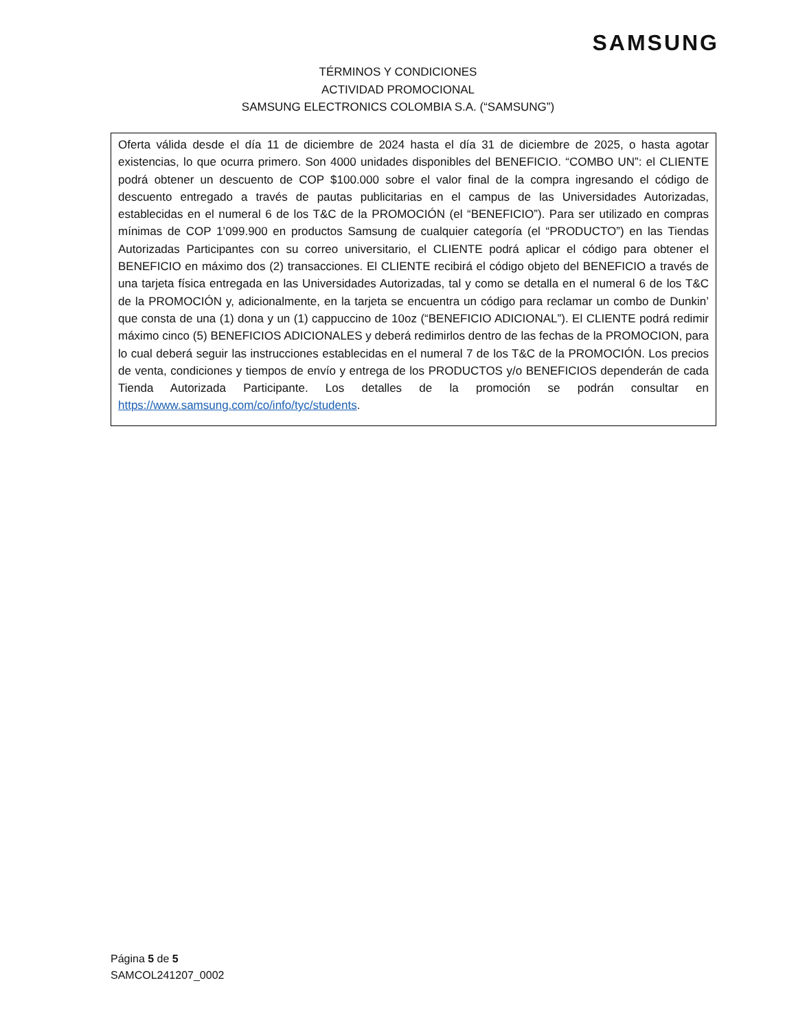SAMSUNG
TÉRMINOS Y CONDICIONES
ACTIVIDAD PROMOCIONAL
SAMSUNG ELECTRONICS COLOMBIA S.A. (“SAMSUNG”)
Oferta válida desde el día 11 de diciembre de 2024 hasta el día 31 de diciembre de 2025, o hasta agotar existencias, lo que ocurra primero. Son 4000 unidades disponibles del BENEFICIO. “COMBO UN”: el CLIENTE podrá obtener un descuento de COP $100.000 sobre el valor final de la compra ingresando el código de descuento entregado a través de pautas publicitarias en el campus de las Universidades Autorizadas, establecidas en el numeral 6 de los T&C de la PROMOCIÓN (el “BENEFICIO”). Para ser utilizado en compras mínimas de COP 1’099.900 en productos Samsung de cualquier categoría (el “PRODUCTO”) en las Tiendas Autorizadas Participantes con su correo universitario, el CLIENTE podrá aplicar el código para obtener el BENEFICIO en máximo dos (2) transacciones. El CLIENTE recibirá el código objeto del BENEFICIO a través de una tarjeta física entregada en las Universidades Autorizadas, tal y como se detalla en el numeral 6 de los T&C de la PROMOCIÓN y, adicionalmente, en la tarjeta se encuentra un código para reclamar un combo de Dunkin’ que consta de una (1) dona y un (1) cappuccino de 10oz (“BENEFICIO ADICIONAL”). El CLIENTE podrá redimir máximo cinco (5) BENEFICIOS ADICIONALES y deberá redimirlos dentro de las fechas de la PROMOCION, para lo cual deberá seguir las instrucciones establecidas en el numeral 7 de los T&C de la PROMOCIÓN. Los precios de venta, condiciones y tiempos de envío y entrega de los PRODUCTOS y/o BENEFICIOS dependerán de cada Tienda Autorizada Participante. Los detalles de la promoción se podrán consultar en https://www.samsung.com/co/info/tyc/students.
Página 5 de 5
SAMCOL241207_0002